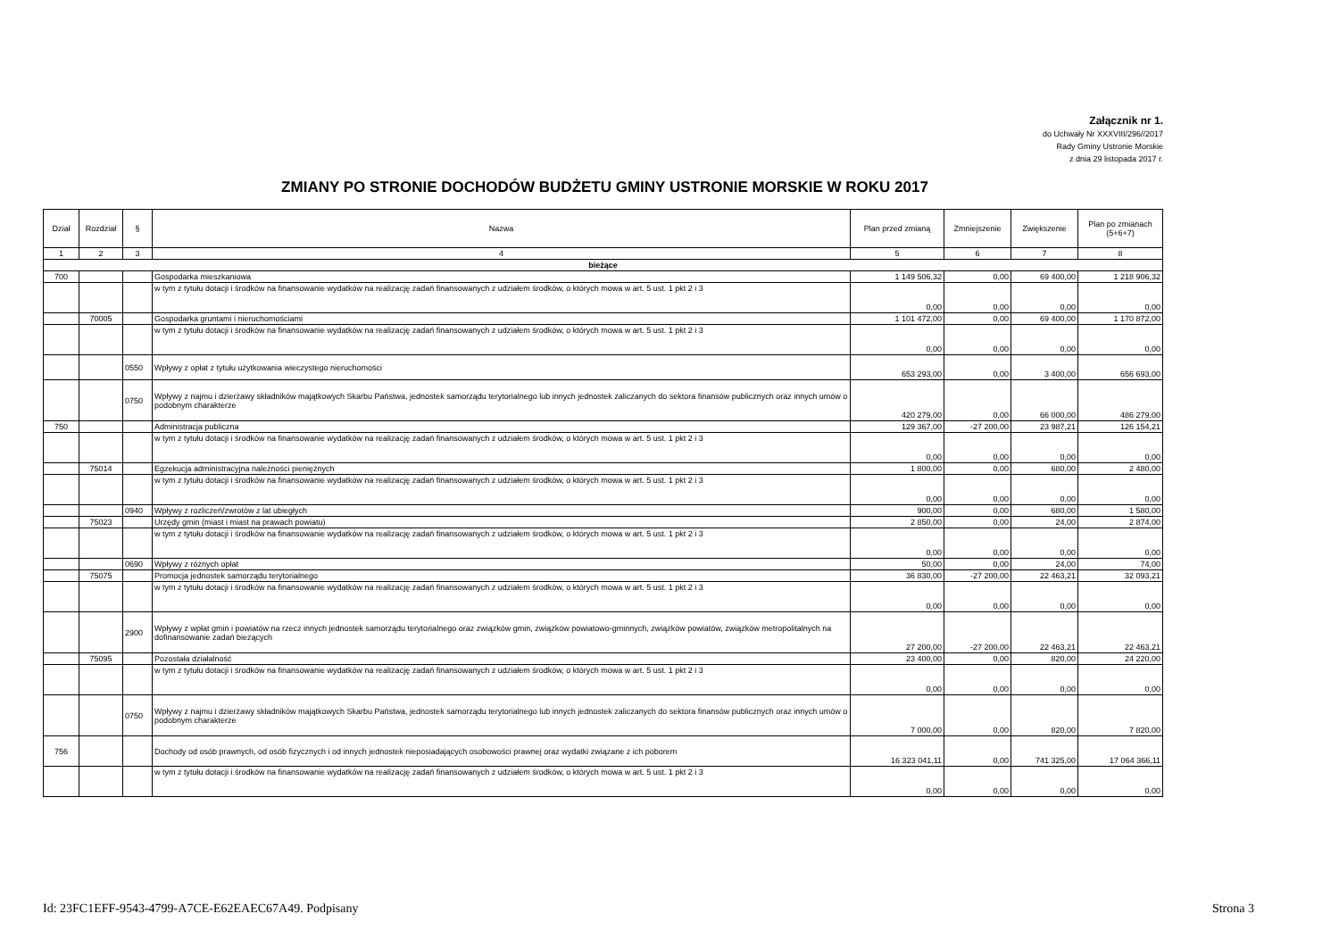Załącznik nr 1.
do Uchwały Nr XXXVIII/296//2017
Rady Gminy Ustronie Morskie
z dnia 29 listopada 2017 r.
ZMIANY PO STRONIE DOCHODÓW BUDŻETU GMINY USTRONIE MORSKIE W ROKU 2017
| Dział | Rozdział | § | Nazwa | Plan przed zmianą | Zmniejszenie | Zwiększenie | Plan po zmianach (5+6+7) |
| --- | --- | --- | --- | --- | --- | --- | --- |
| 1 | 2 | 3 | 4 | 5 | 6 | 7 | 8 |
| bieżące | | | | | | | |
| 700 | | | Gospodarka mieszkaniowa | 1 149 506,32 | 0,00 | 69 400,00 | 1 218 906,32 |
| | | | w tym z tytułu dotacji i środków na finansowanie wydatków na realizację zadań finansowanych z udziałem środków, o których mowa w art. 5 ust. 1 pkt 2 i 3 | 0,00 | 0,00 | 0,00 | 0,00 |
| | 70005 | | Gospodarka gruntami i nieruchomościami | 1 101 472,00 | 0,00 | 69 400,00 | 1 170 872,00 |
| | | | w tym z tytułu dotacji i środków na finansowanie wydatków na realizację zadań finansowanych z udziałem środków, o których mowa w art. 5 ust. 1 pkt 2 i 3 | 0,00 | 0,00 | 0,00 | 0,00 |
| | | 0550 | Wpływy z opłat z tytułu użytkowania wieczystego nieruchomości | 653 293,00 | 0,00 | 3 400,00 | 656 693,00 |
| | | 0750 | Wpływy z najmu i dzierżawy składników majątkowych Skarbu Państwa, jednostek samorządu terytorialnego lub innych jednostek zaliczanych do sektora finansów publicznych oraz innych umów o podobnym charakterze | 420 279,00 | 0,00 | 66 000,00 | 486 279,00 |
| 750 | | | Administracja publiczna | 129 367,00 | -27 200,00 | 23 987,21 | 126 154,21 |
| | | | w tym z tytułu dotacji i środków na finansowanie wydatków na realizację zadań finansowanych z udziałem środków, o których mowa w art. 5 ust. 1 pkt 2 i 3 | 0,00 | 0,00 | 0,00 | 0,00 |
| | 75014 | | Egzekucja administracyjna należności pieniężnych | 1 800,00 | 0,00 | 680,00 | 2 480,00 |
| | | | w tym z tytułu dotacji i środków na finansowanie wydatków na realizację zadań finansowanych z udziałem środków, o których mowa w art. 5 ust. 1 pkt 2 i 3 | 0,00 | 0,00 | 0,00 | 0,00 |
| | | 0940 | Wpływy z rozliczeń/zwrotów z lat ubiegłych | 900,00 | 0,00 | 680,00 | 1 580,00 |
| | 75023 | | Urzędy gmin (miast i miast na prawach powiatu) | 2 850,00 | 0,00 | 24,00 | 2 874,00 |
| | | | w tym z tytułu dotacji i środków na finansowanie wydatków na realizację zadań finansowanych z udziałem środków, o których mowa w art. 5 ust. 1 pkt 2 i 3 | 0,00 | 0,00 | 0,00 | 0,00 |
| | | 0690 | Wpływy z różnych opłat | 50,00 | 0,00 | 24,00 | 74,00 |
| | 75075 | | Promocja jednostek samorządu terytorialnego | 36 830,00 | -27 200,00 | 22 463,21 | 32 093,21 |
| | | | w tym z tytułu dotacji i środków na finansowanie wydatków na realizację zadań finansowanych z udziałem środków, o których mowa w art. 5 ust. 1 pkt 2 i 3 | 0,00 | 0,00 | 0,00 | 0,00 |
| | | 2900 | Wpływy z wpłat gmin i powiatów na rzecz innych jednostek samorządu terytorialnego oraz związków gmin, związków powiatowo-gminnych, związków powiatów, związków metropolitalnych na dofinansowanie zadań bieżących | 27 200,00 | -27 200,00 | 22 463,21 | 22 463,21 |
| | 75095 | | Pozostała działalność | 23 400,00 | 0,00 | 820,00 | 24 220,00 |
| | | | w tym z tytułu dotacji i środków na finansowanie wydatków na realizację zadań finansowanych z udziałem środków, o których mowa w art. 5 ust. 1 pkt 2 i 3 | 0,00 | 0,00 | 0,00 | 0,00 |
| | | 0750 | Wpływy z najmu i dzierżawy składników majątkowych Skarbu Państwa, jednostek samorządu terytorialnego lub innych jednostek zaliczanych do sektora finansów publicznych oraz innych umów o podobnym charakterze | 7 000,00 | 0,00 | 820,00 | 7 820,00 |
| 756 | | | Dochody od osób prawnych, od osób fizycznych i od innych jednostek nieposiadających osobowości prawnej oraz wydatki związane z ich poborem | 16 323 041,11 | 0,00 | 741 325,00 | 17 064 366,11 |
| | | | w tym z tytułu dotacji i środków na finansowanie wydatków na realizację zadań finansowanych z udziałem środków, o których mowa w art. 5 ust. 1 pkt 2 i 3 | 0,00 | 0,00 | 0,00 | 0,00 |
Id: 23FC1EFF-9543-4799-A7CE-E62EAEC67A49. Podpisany Strona 3